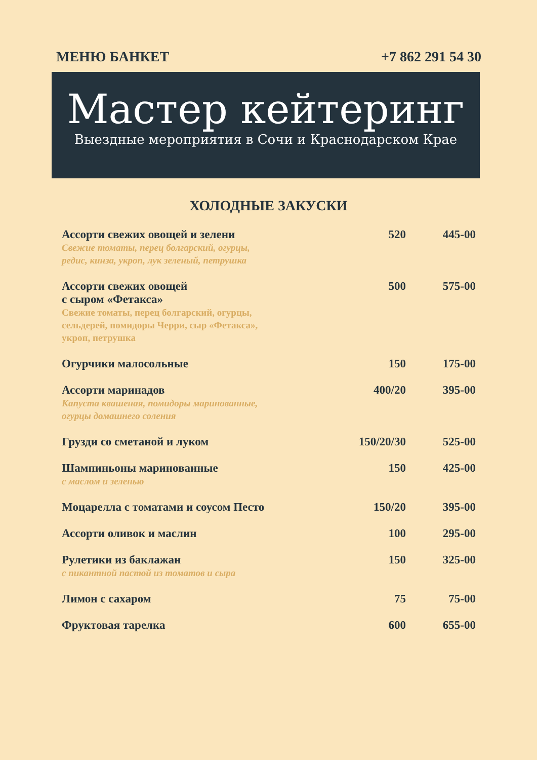МЕНЮ БАНКЕТ +7 862 291 54 30
Мастер кейтеринг
Выездные мероприятия в Сочи и Краснодарском Крае
ХОЛОДНЫЕ ЗАКУСКИ
| Ассорти свежих овощей и зелени Свежие томаты, перец болгарский, огурцы, редис, кинза, укроп, лук зеленый, петрушка | 520 | 445-00 |
| Ассорти свежих овощей с сыром «Фетакса» Свежие томаты, перец болгарский, огурцы, сельдерей, помидоры Черри, сыр «Фетакса», укроп, петрушка | 500 | 575-00 |
| Огурчики малосольные | 150 | 175-00 |
| Ассорти маринадов Капуста квашеная, помидоры маринованные, огурцы домашнего соления | 400/20 | 395-00 |
| Грузди со сметаной и луком | 150/20/30 | 525-00 |
| Шампиньоны маринованные с маслом и зеленью | 150 | 425-00 |
| Моцарелла с томатами и соусом Песто | 150/20 | 395-00 |
| Ассорти оливок и маслин | 100 | 295-00 |
| Рулетики из баклажан с пикантной пастой из томатов и сыра | 150 | 325-00 |
| Лимон с сахаром | 75 | 75-00 |
| Фруктовая тарелка | 600 | 655-00 |